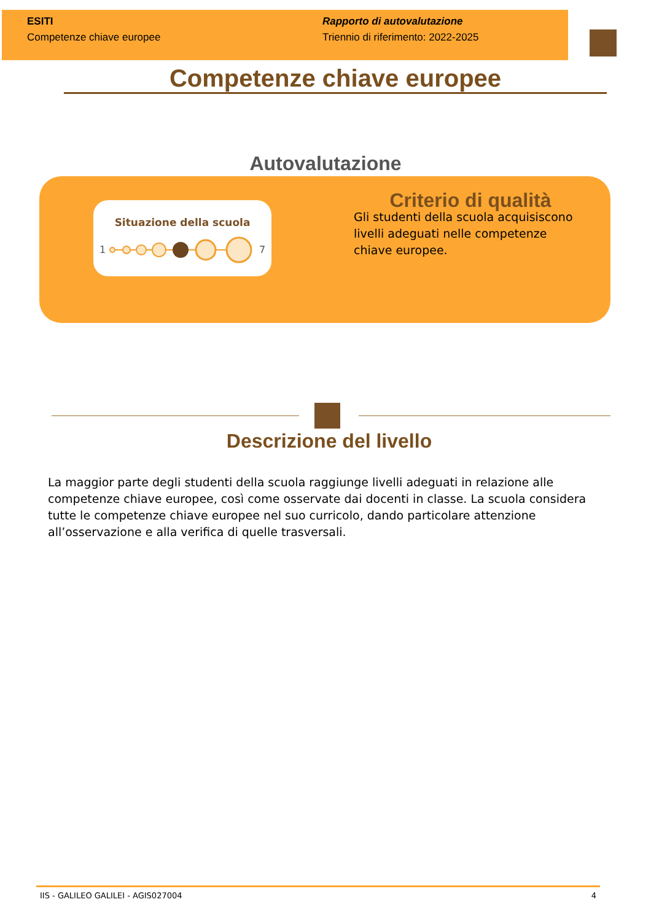ESITI
Competenze chiave europee
Rapporto di autovalutazione
Triennio di riferimento: 2022-2025
Competenze chiave europee
Autovalutazione
Situazione della scuola
1
7
Criterio di qualità
Gli studenti della scuola acquisiscono livelli adeguati nelle competenze chiave europee.
Descrizione del livello
La maggior parte degli studenti della scuola raggiunge livelli adeguati in relazione alle competenze chiave europee, così come osservate dai docenti in classe. La scuola considera tutte le competenze chiave europee nel suo curricolo, dando particolare attenzione all’osservazione e alla verifica di quelle trasversali.
IIS - GALILEO GALILEI - AGIS027004 4